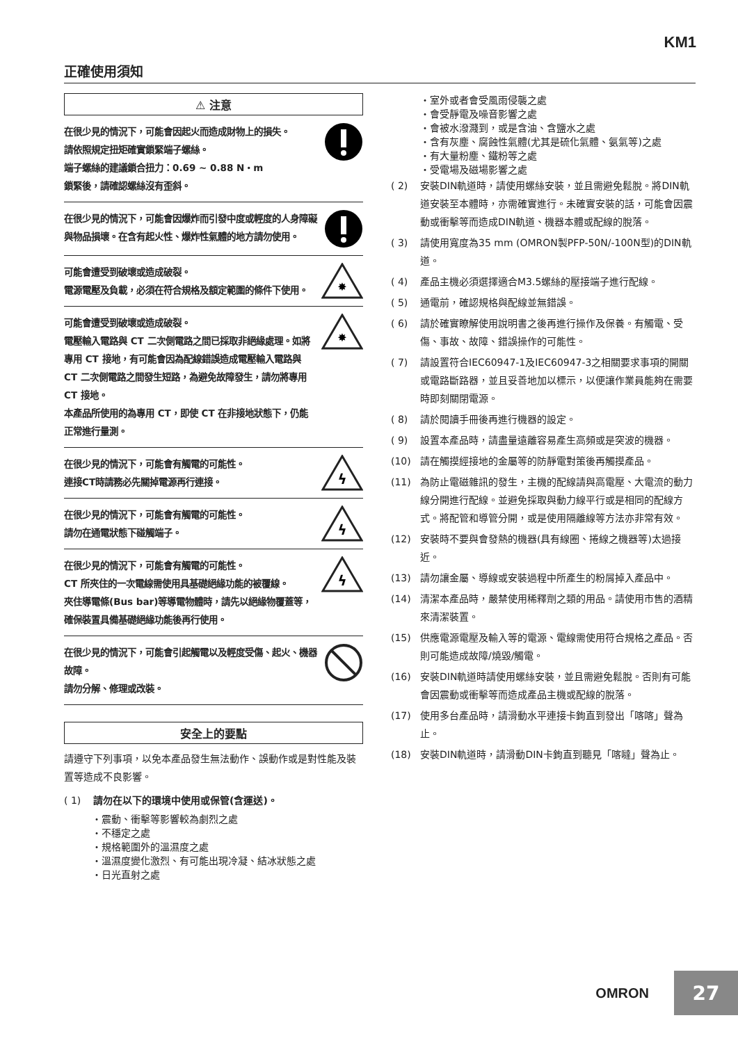KM1
正確使用須知
⚠ 注意
在很少見的情況下，可能會因起火而造成財物上的損失。
請依照規定扭矩確實鎖緊端子螺絲。
端子螺絲的建議鎖合扭力：0.69 ~ 0.88 N・m
鎖緊後，請確認螺絲沒有歪斜。
在很少見的情況下，可能會因爆炸而引發中度或輕度的人身障礙與物品損壞。在含有起火性、爆炸性氣體的地方請勿使用。
可能會遭受到破壞或造成破裂。
電源電壓及負載，必須在符合規格及額定範圍的條件下使用。
✸
可能會遭受到破壞或造成破裂。
電壓輸入電路與 CT 二次側電路之間已採取非絕緣處理。如將專用 CT 接地，有可能會因為配線錯誤造成電壓輸入電路與 CT 二次側電路之間發生短路，為避免故障發生，請勿將專用 CT 接地。
本產品所使用的為專用 CT，即使 CT 在非接地狀態下，仍能正常進行量測。
✸
在很少見的情況下，可能會有觸電的可能性。
連接CT時請務必先關掉電源再行連接。
ϟ
在很少見的情況下，可能會有觸電的可能性。
請勿在通電狀態下碰觸端子。
ϟ
在很少見的情況下，可能會有觸電的可能性。
CT 所夾住的一次電線需使用具基礎絕緣功能的被覆線。
夾住導電條(Bus bar)等導電物體時，請先以絕緣物覆蓋等，確保裝置具備基礎絕緣功能後再行使用。
ϟ
在很少見的情況下，可能會引起觸電以及輕度受傷、起火、機器故障。
請勿分解、修理或改裝。
安全上的要點
請遵守下列事項，以免本產品發生無法動作、誤動作或是對性能及裝置等造成不良影響。
( 1) 請勿在以下的環境中使用或保管(含運送)。
・震動、衝擊等影響較為劇烈之處
・不穩定之處
・規格範圍外的溫濕度之處
・溫濕度變化激烈、有可能出現冷凝、結冰狀態之處
・日光直射之處
・室外或者會受風雨侵襲之處
・會受靜電及噪音影響之處
・會被水潑濺到，或是含油、含鹽水之處
・含有灰塵、腐蝕性氣體(尤其是硫化氣體、氨氣等)之處
・有大量粉塵、鐵粉等之處
・受電場及磁場影響之處
( 2) 安裝DIN軌道時，請使用螺絲安裝，並且需避免鬆脫。將DIN軌道安裝至本體時，亦需確實進行。未確實安裝的話，可能會因震動或衝擊等而造成DIN軌道、機器本體或配線的脫落。
( 3) 請使用寬度為35 mm (OMRON製PFP-50N/-100N型)的DIN軌道。
( 4) 產品主機必須選擇適合M3.5螺絲的壓接端子進行配線。
( 5) 通電前，確認規格與配線並無錯誤。
( 6) 請於確實瞭解使用說明書之後再進行操作及保養。有觸電、受傷、事故、故障、錯誤操作的可能性。
( 7) 請設置符合IEC60947-1及IEC60947-3之相關要求事項的開關或電路斷路器，並且妥善地加以標示，以便讓作業員能夠在需要時即刻關閉電源。
( 8) 請於閱讀手冊後再進行機器的設定。
( 9) 設置本產品時，請盡量遠離容易產生高頻或是突波的機器。
(10) 請在觸摸經接地的金屬等的防靜電對策後再觸摸產品。
(11) 為防止電磁雜訊的發生，主機的配線請與高電壓、大電流的動力線分開進行配線。並避免採取與動力線平行或是相同的配線方式。將配管和導管分開，或是使用隔離線等方法亦非常有效。
(12) 安裝時不要與會發熱的機器(具有線圈、捲線之機器等)太過接近。
(13) 請勿讓金屬、導線或安裝過程中所產生的粉屑掉入產品中。
(14) 清潔本產品時，嚴禁使用稀釋劑之類的用品。請使用市售的酒精來清潔裝置。
(15) 供應電源電壓及輸入等的電源、電線需使用符合規格之產品。否則可能造成故障/燒毀/觸電。
(16) 安裝DIN軌道時請使用螺絲安裝，並且需避免鬆脫。否則有可能會因震動或衝擊等而造成產品主機或配線的脫落。
(17) 使用多台產品時，請滑動水平連接卡鉤直到發出「喀喀」聲為止。
(18) 安裝DIN軌道時，請滑動DIN卡鉤直到聽見「喀噠」聲為止。
OMRON
27